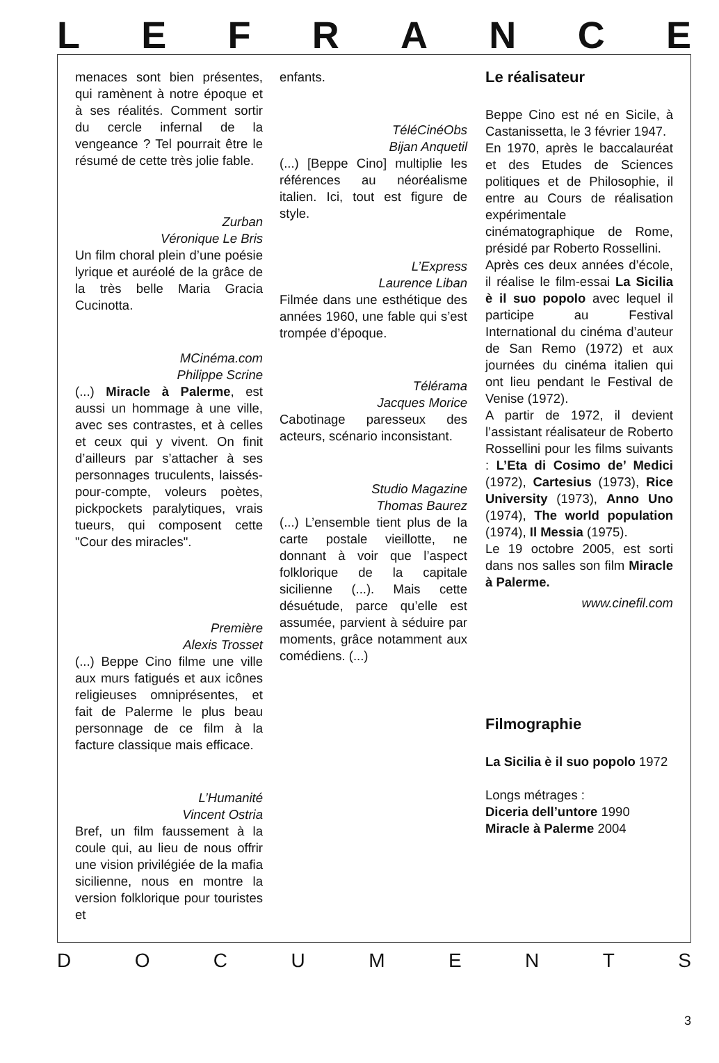LEFRANCE
menaces sont bien présentes, qui ramènent à notre époque et à ses réalités. Comment sortir du cercle infernal de la vengeance ? Tel pourrait être le résumé de cette très jolie fable.
Zurban
Véronique Le Bris
Un film choral plein d’une poésie lyrique et auréolé de la grâce de la très belle Maria Gracia Cucinotta.
MCinéma.com
Philippe Scrine
(...) Miracle à Palerme, est aussi un hommage à une ville, avec ses contrastes, et à celles et ceux qui y vivent. On finit d’ailleurs par s’attacher à ses personnages truculents, laissés-pour-compte, voleurs poètes, pickpockets paralytiques, vrais tueurs, qui composent cette "Cour des miracles".
Première
Alexis Trosset
(...) Beppe Cino filme une ville aux murs fatigués et aux icônes religieuses omniprésentes, et fait de Palerme le plus beau personnage de ce film à la facture classique mais efficace.
L’Humanité
Vincent Ostria
Bref, un film faussement à la coule qui, au lieu de nous offrir une vision privilégiée de la mafia sicilienne, nous en montre la version folklorique pour touristes et
enfants.
TéléCinéObs
Bijan Anquetil
(...) [Beppe Cino] multiplie les références au néoréalisme italien. Ici, tout est figure de style.
L’Express
Laurence Liban
Filmée dans une esthétique des années 1960, une fable qui s’est trompée d’époque.
Télérama
Jacques Morice
Cabotinage paresseux des acteurs, scénario inconsistant.
Studio Magazine
Thomas Baurez
(...) L’ensemble tient plus de la carte postale vieillotte, ne donnant à voir que l’aspect folklorique de la capitale sicilienne (...). Mais cette désuétude, parce qu’elle est assumée, parvient à séduire par moments, grâce notamment aux comédiens. (...)
Le réalisateur
Beppe Cino est né en Sicile, à Castanissetta, le 3 février 1947.
En 1970, après le baccalauréat et des Etudes de Sciences politiques et de Philosophie, il entre au Cours de réalisation expérimentale cinématographique de Rome, présidé par Roberto Rossellini.
Après ces deux années d’école, il réalise le film-essai La Sicilia è il suo popolo avec lequel il participe au Festival International du cinéma d’auteur de San Remo (1972) et aux journées du cinéma italien qui ont lieu pendant le Festival de Venise (1972).
A partir de 1972, il devient l’assistant réalisateur de Roberto Rossellini pour les films suivants : L’Eta di Cosimo de’ Medici (1972), Cartesius (1973), Rice University (1973), Anno Uno (1974), The world population (1974), Il Messia (1975).
Le 19 octobre 2005, est sorti dans nos salles son film Miracle à Palerme.
www.cinefil.com
Filmographie
La Sicilia è il suo popolo 1972
Longs métrages :
Diceria dell’untore 1990
Miracle à Palerme 2004
DOCUMENTS
3